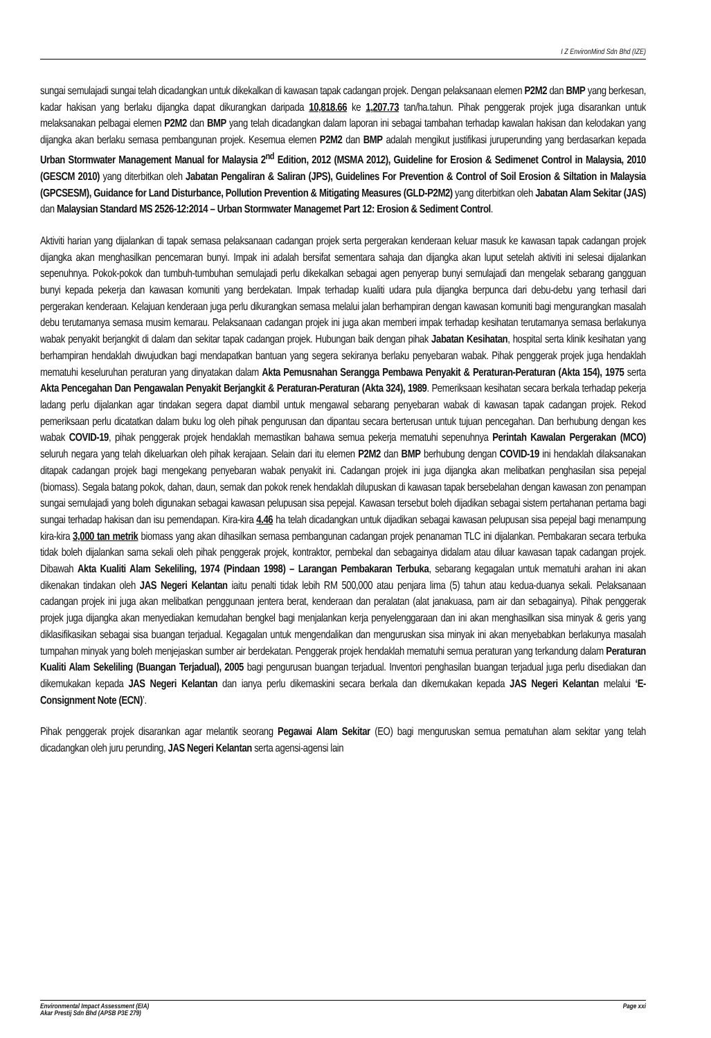I Z EnvironMind Sdn Bhd (IZE)
sungai semulajadi sungai telah dicadangkan untuk dikekalkan di kawasan tapak cadangan projek. Dengan pelaksanaan elemen P2M2 dan BMP yang berkesan, kadar hakisan yang berlaku dijangka dapat dikurangkan daripada 10,818.66 ke 1,207.73 tan/ha.tahun. Pihak penggerak projek juga disarankan untuk melaksanakan pelbagai elemen P2M2 dan BMP yang telah dicadangkan dalam laporan ini sebagai tambahan terhadap kawalan hakisan dan kelodakan yang dijangka akan berlaku semasa pembangunan projek. Kesemua elemen P2M2 dan BMP adalah mengikut justifikasi juruperunding yang berdasarkan kepada Urban Stormwater Management Manual for Malaysia 2<sup>nd</sup> Edition, 2012 (MSMA 2012), Guideline for Erosion & Sedimenet Control in Malaysia, 2010 (GESCM 2010) yang diterbitkan oleh Jabatan Pengaliran & Saliran (JPS), Guidelines For Prevention & Control of Soil Erosion & Siltation in Malaysia (GPCSESM), Guidance for Land Disturbance, Pollution Prevention & Mitigating Measures (GLD-P2M2) yang diterbitkan oleh Jabatan Alam Sekitar (JAS) dan Malaysian Standard MS 2526-12:2014 – Urban Stormwater Managemet Part 12: Erosion & Sediment Control.
Aktiviti harian yang dijalankan di tapak semasa pelaksanaan cadangan projek serta pergerakan kenderaan keluar masuk ke kawasan tapak cadangan projek dijangka akan menghasilkan pencemaran bunyi. Impak ini adalah bersifat sementara sahaja dan dijangka akan luput setelah aktiviti ini selesai dijalankan sepenuhnya. Pokok-pokok dan tumbuh-tumbuhan semulajadi perlu dikekalkan sebagai agen penyerap bunyi semulajadi dan mengelak sebarang gangguan bunyi kepada pekerja dan kawasan komuniti yang berdekatan. Impak terhadap kualiti udara pula dijangka berpunca dari debu-debu yang terhasil dari pergerakan kenderaan. Kelajuan kenderaan juga perlu dikurangkan semasa melalui jalan berhampiran dengan kawasan komuniti bagi mengurangkan masalah debu terutamanya semasa musim kemarau. Pelaksanaan cadangan projek ini juga akan memberi impak terhadap kesihatan terutamanya semasa berlakunya wabak penyakit berjangkit di dalam dan sekitar tapak cadangan projek. Hubungan baik dengan pihak Jabatan Kesihatan, hospital serta klinik kesihatan yang berhampiran hendaklah diwujudkan bagi mendapatkan bantuan yang segera sekiranya berlaku penyebaran wabak. Pihak penggerak projek juga hendaklah mematuhi keseluruhan peraturan yang dinyatakan dalam Akta Pemusnahan Serangga Pembawa Penyakit & Peraturan-Peraturan (Akta 154), 1975 serta Akta Pencegahan Dan Pengawalan Penyakit Berjangkit & Peraturan-Peraturan (Akta 324), 1989. Pemeriksaan kesihatan secara berkala terhadap pekerja ladang perlu dijalankan agar tindakan segera dapat diambil untuk mengawal sebarang penyebaran wabak di kawasan tapak cadangan projek. Rekod pemeriksaan perlu dicatatkan dalam buku log oleh pihak pengurusan dan dipantau secara berterusan untuk tujuan pencegahan. Dan berhubung dengan kes wabak COVID-19, pihak penggerak projek hendaklah memastikan bahawa semua pekerja mematuhi sepenuhnya Perintah Kawalan Pergerakan (MCO) seluruh negara yang telah dikeluarkan oleh pihak kerajaan. Selain dari itu elemen P2M2 dan BMP berhubung dengan COVID-19 ini hendaklah dilaksanakan ditapak cadangan projek bagi mengekang penyebaran wabak penyakit ini. Cadangan projek ini juga dijangka akan melibatkan penghasilan sisa pepejal (biomass). Segala batang pokok, dahan, daun, semak dan pokok renek hendaklah dilupuskan di kawasan tapak bersebelahan dengan kawasan zon penampan sungai semulajadi yang boleh digunakan sebagai kawasan pelupusan sisa pepejal. Kawasan tersebut boleh dijadikan sebagai sistem pertahanan pertama bagi sungai terhadap hakisan dan isu pemendapan. Kira-kira 4.46 ha telah dicadangkan untuk dijadikan sebagai kawasan pelupusan sisa pepejal bagi menampung kira-kira 3,000 tan metrik biomass yang akan dihasilkan semasa pembangunan cadangan projek penanaman TLC ini dijalankan. Pembakaran secara terbuka tidak boleh dijalankan sama sekali oleh pihak penggerak projek, kontraktor, pembekal dan sebagainya didalam atau diluar kawasan tapak cadangan projek. Dibawah Akta Kualiti Alam Sekeliling, 1974 (Pindaan 1998) – Larangan Pembakaran Terbuka, sebarang kegagalan untuk mematuhi arahan ini akan dikenakan tindakan oleh JAS Negeri Kelantan iaitu penalti tidak lebih RM 500,000 atau penjara lima (5) tahun atau kedua-duanya sekali. Pelaksanaan cadangan projek ini juga akan melibatkan penggunaan jentera berat, kenderaan dan peralatan (alat janakuasa, pam air dan sebagainya). Pihak penggerak projek juga dijangka akan menyediakan kemudahan bengkel bagi menjalankan kerja penyelenggaraan dan ini akan menghasilkan sisa minyak & geris yang diklasifikasikan sebagai sisa buangan terjadual. Kegagalan untuk mengendalikan dan menguruskan sisa minyak ini akan menyebabkan berlakunya masalah tumpahan minyak yang boleh menjejaskan sumber air berdekatan. Penggerak projek hendaklah mematuhi semua peraturan yang terkandung dalam Peraturan Kualiti Alam Sekeliling (Buangan Terjadual), 2005 bagi pengurusan buangan terjadual. Inventori penghasilan buangan terjadual juga perlu disediakan dan dikemukakan kepada JAS Negeri Kelantan dan ianya perlu dikemaskini secara berkala dan dikemukakan kepada JAS Negeri Kelantan melalui ‘E-Consignment Note (ECN)’.
Pihak penggerak projek disarankan agar melantik seorang Pegawai Alam Sekitar (EO) bagi menguruskan semua pematuhan alam sekitar yang telah dicadangkan oleh juru perunding, JAS Negeri Kelantan serta agensi-agensi lain
Environmental Impact Assessment (EIA)
Akar Prestij Sdn Bhd (APSB P3E 279)
Page xxi